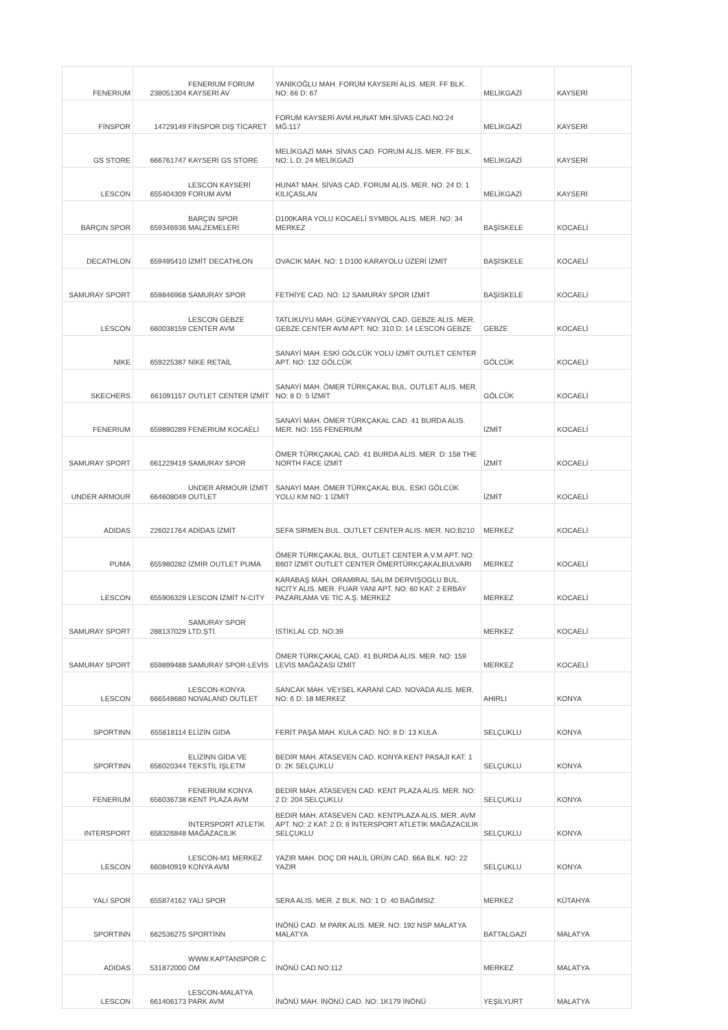| FENERIUM | 238051304 | FENERIUM FORUM KAYSERİ AV | YANIKOĞLU MAH. FORUM KAYSERİ ALIS. MER. FF BLK. NO: 66 D: 67 | MELİKGAZİ | KAYSERİ |
| FİNSPOR | 14729149 | FİNSPOR DIŞ TİCARET | FORUM KAYSERİ AVM.HUNAT MH.SİVAS CAD.NO:24 MĞ:117 | MELİKGAZİ | KAYSERİ |
| GS STORE | 666761747 | KAYSERİ GS STORE | MELİKGAZİ MAH. SİVAS CAD. FORUM ALIS. MER. FF BLK. NO: L D: 24 MELİKGAZİ | MELİKGAZİ | KAYSERİ |
| LESCON | 655404309 | LESCON KAYSERİ FORUM AVM | HUNAT MAH. SİVAS CAD. FORUM ALIS. MER. NO: 24 D: 1 KILIÇASLAN | MELİKGAZİ | KAYSERİ |
| BARÇIN SPOR | 659346936 | BARÇIN SPOR MALZEMELERİ | D100KARA YOLU KOCAELİ SYMBOL ALIS. MER. NO: 34 MERKEZ | BAŞİSKELE | KOCAELİ |
| DECATHLON | 659495410 | İZMİT DECATHLON | OVACIK MAH. NO: 1 D100 KARAYOLU ÜZERİ İZMİT | BAŞİSKELE | KOCAELİ |
| SAMURAY SPORT | 659846968 | SAMURAY SPOR | FETHİYE CAD. NO: 12 SAMURAY SPOR İZMİT | BAŞİSKELE | KOCAELİ |
| LESCON | 660038159 | LESCON GEBZE CENTER AVM | TATLIKUYU MAH. GÜNEYYANYOL CAD. GEBZE ALIS. MER. GEBZE CENTER AVM APT. NO: 310 D: 14 LESCON GEBZE | GEBZE | KOCAELİ |
| NIKE | 659225387 | NİKE RETAİL | SANAYİ MAH. ESKİ GÖLCÜK YOLU İZMİT OUTLET CENTER APT. NO: 132 GÖLCÜK | GÖLCÜK | KOCAELİ |
| SKECHERS | 661091157 | OUTLET CENTER İZMİT | SANAYİ MAH. ÖMER TÜRKÇAKAL BUL. OUTLET ALIS. MER. NO: 8 D: 5 İZMİT | GÖLCÜK | KOCAELİ |
| FENERIUM | 659890289 | FENERIUM KOCAELİ | SANAYİ MAH. ÖMER TÜRKÇAKAL CAD. 41 BURDA ALIS. MER. NO: 155 FENERIUM | İZMİT | KOCAELİ |
| SAMURAY SPORT | 661229419 | SAMURAY SPOR | ÖMER TÜRKÇAKAL CAD. 41 BURDA ALIS. MER. D: 158 THE NORTH FACE İZMİT | İZMİT | KOCAELİ |
| UNDER ARMOUR | 664608049 | UNDER ARMOUR İZMİT OUTLET | SANAYİ MAH. ÖMER TÜRKÇAKAL BUL. ESKİ GÖLCÜK YOLU KM NO: 1 İZMİT | İZMİT | KOCAELİ |
| ADIDAS | 226021764 | ADİDAS İZMİT | SEFA SİRMEN BUL. OUTLET CENTER ALIS. MER. NO:B210 | MERKEZ | KOCAELİ |
| PUMA | 655980282 | İZMİR OUTLET PUMA | ÖMER TÜRKÇAKAL BUL. OUTLET CENTER A.V.M APT. NO: B607 İZMİT OUTLET CENTER ÖMERTÜRKÇAKALBULVARI | MERKEZ | KOCAELİ |
| LESCON | 655906329 | LESCON İZMİT N-CITY | KARABAŞ MAH. ORAMIRAL SALIM DERVIŞOGLU BUL. NCITY ALIS. MER. FUAR YANI APT. NO: 60 KAT: 2 ERBAY PAZARLAMA VE TİC A.Ş. MERKEZ | MERKEZ | KOCAELİ |
| SAMURAY SPORT | 288137029 | SAMURAY SPOR LTD.ŞTİ. | İSTİKLAL CD. NO:39 | MERKEZ | KOCAELİ |
| SAMURAY SPORT | 659899488 | SAMURAY SPOR-LEVİS | ÖMER TÜRKÇAKAL CAD. 41 BURDA ALIS. MER. NO: 159 LEVİS MAĞAZASI İZMİT | MERKEZ | KOCAELİ |
| LESCON | 666548680 | LESCON-KONYA NOVALAND OUTLET | SANCAK MAH. VEYSEL KARANİ CAD. NOVADA ALIS. MER. NO: 6 D: 18 MERKEZ | AHIRLI | KONYA |
| SPORTINN | 655618114 | ELİZİN GIDA | FERİT PAŞA MAH. KULA CAD. NO: 8 D: 13 KULA | SELÇUKLU | KONYA |
| SPORTINN | 656020344 | ELİZİNN GIDA VE TEKSTİL İŞLETM | BEDİR MAH. ATASEVEN CAD. KONYA KENT PASAJI KAT: 1 D: 2K SELÇUKLU | SELÇUKLU | KONYA |
| FENERIUM | 656036738 | FENERIUM KONYA KENT PLAZA AVM | BEDİR MAH. ATASEVEN CAD. KENT PLAZA ALIS. MER. NO: 2 D: 204 SELÇUKLU | SELÇUKLU | KONYA |
| INTERSPORT | 658326848 | İNTERSPORT ATLETİK MAĞAZACILIK | BEDIR MAH. ATASEVEN CAD. KENTPLAZA ALIS. MER. AVM APT. NO: 2 KAT: 2 D: 8 İNTERSPORT ATLETİK MAĞAZACILIK SELÇUKLU | SELÇUKLU | KONYA |
| LESCON | 660840919 | LESCON-M1 MERKEZ KONYA AVM | YAZIR MAH. DOÇ DR HALİL ÜRÜN CAD. 66A BLK. NO: 22 YAZIR | SELÇUKLU | KONYA |
| YALI SPOR | 655874162 | YALI SPOR | SERA ALIS. MER. Z BLK. NO: 1 D: 40 BAĞIMSIZ | MERKEZ | KÜTAHYA |
| SPORTINN | 662536275 | SPORTİNN | İNÖNÜ CAD. M PARK ALIS. MER. NO: 192 NSP MALATYA MALATYA | BATTALGAZİ | MALATYA |
| ADIDAS | 531872000 | WWW.KAPTANSPOR.C OM | İNÖNÜ CAD.NO:112 | MERKEZ | MALATYA |
| LESCON | 661406173 | LESCON-MALATYA PARK AVM | İNÖNÜ MAH. İNÖNÜ CAD. NO: 1K179 İNÖNÜ | YEŞİLYURT | MALATYA |